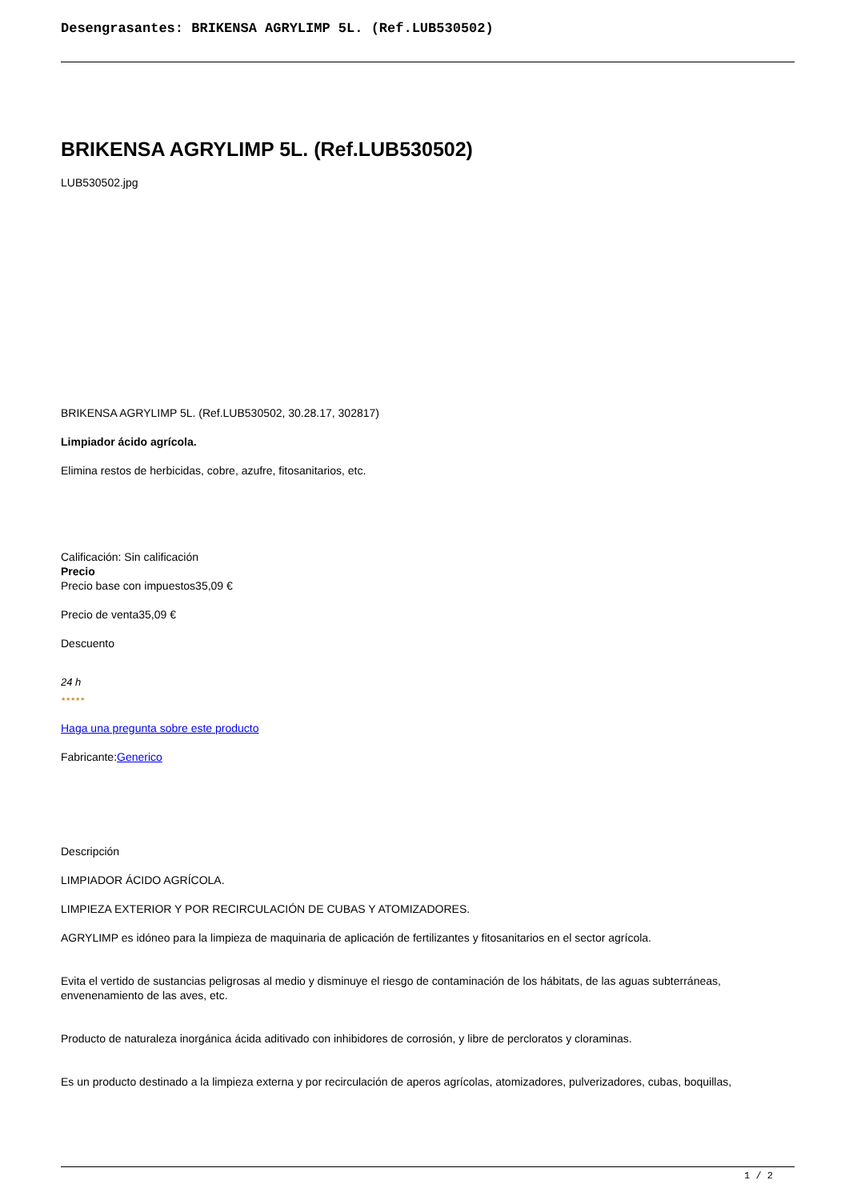Desengrasantes: BRIKENSA AGRYLIMP 5L. (Ref.LUB530502)
BRIKENSA AGRYLIMP 5L. (Ref.LUB530502)
LUB530502.jpg
BRIKENSA AGRYLIMP 5L. (Ref.LUB530502, 30.28.17, 302817)
Limpiador ácido agrícola.
Elimina restos de herbicidas, cobre, azufre, fitosanitarios, etc.
Calificación: Sin calificación
Precio
Precio base con impuestos35,09 €
Precio de venta35,09 €
Descuento
24 h
★★★★★
Haga una pregunta sobre este producto
Fabricante:Generico
Descripción
LIMPIADOR ÁCIDO AGRÍCOLA.
LIMPIEZA EXTERIOR Y POR RECIRCULACIÓN DE CUBAS Y ATOMIZADORES.
AGRYLIMP es idóneo para la limpieza de maquinaria de aplicación de fertilizantes y fitosanitarios en el sector agrícola.
Evita el vertido de sustancias peligrosas al medio y disminuye el riesgo de contaminación de los hábitats, de las aguas subterráneas, envenenamiento de las aves, etc.
Producto de naturaleza inorgánica ácida aditivado con inhibidores de corrosión, y libre de percloratos y cloraminas.
Es un producto destinado a la limpieza externa y por recirculación de aperos agrícolas, atomizadores, pulverizadores, cubas, boquillas,
1 / 2